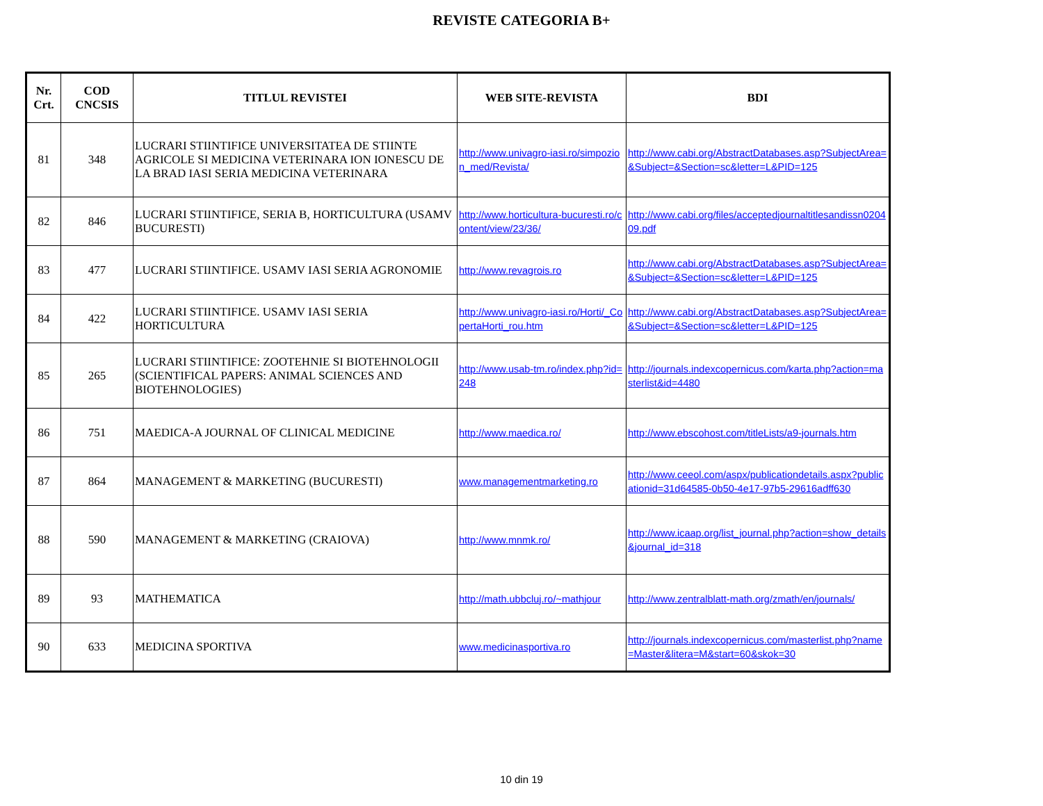REVISTE CATEGORIA B+
| Nr. Crt. | COD CNCSIS | TITLUL REVISTEI | WEB SITE-REVISTA | BDI |
| --- | --- | --- | --- | --- |
| 81 | 348 | LUCRARI STIINTIFICE UNIVERSITATEA DE STIINTE AGRICOLE SI MEDICINA VETERINARA ION IONESCU DE LA BRAD IASI SERIA MEDICINA VETERINARA | http://www.univagro-iasi.ro/simpozion_med/Revista/ | http://www.cabi.org/AbstractDatabases.asp?SubjectArea=&Subject=&Section=sc&letter=L&PID=125 |
| 82 | 846 | LUCRARI STIINTIFICE, SERIA B, HORTICULTURA (USAMV BUCURESTI) | http://www.horticultura-bucuresti.ro/content/view/23/36/ | http://www.cabi.org/files/acceptedjournaltitlesandissn020409.pdf |
| 83 | 477 | LUCRARI STIINTIFICE. USAMV IASI SERIA AGRONOMIE | http://www.revagrois.ro | http://www.cabi.org/AbstractDatabases.asp?SubjectArea=&Subject=&Section=sc&letter=L&PID=125 |
| 84 | 422 | LUCRARI STIINTIFICE. USAMV IASI SERIA HORTICULTURA | http://www.univagro-iasi.ro/Horti/_CopertaHorti_rou.htm | http://www.cabi.org/AbstractDatabases.asp?SubjectArea=&Subject=&Section=sc&letter=L&PID=125 |
| 85 | 265 | LUCRARI STIINTIFICE: ZOOTEHNIE SI BIOTEHNOLOGII (SCIENTIFICAL PAPERS: ANIMAL SCIENCES AND BIOTEHNOLOGIES) | http://www.usab-tm.ro/index.php?id=248 | http://journals.indexcopernicus.com/karta.php?action=masterlist&id=4480 |
| 86 | 751 | MAEDICA-A JOURNAL OF CLINICAL MEDICINE | http://www.maedica.ro/ | http://www.ebscohost.com/titleLists/a9-journals.htm |
| 87 | 864 | MANAGEMENT & MARKETING (BUCURESTI) | www.managementmarketing.ro | http://www.ceeol.com/aspx/publicationdetails.aspx?publicationid=31d64585-0b50-4e17-97b5-29616adff630 |
| 88 | 590 | MANAGEMENT & MARKETING (CRAIOVA) | http://www.mnmk.ro/ | http://www.icaap.org/list_journal.php?action=show_details&journal_id=318 |
| 89 | 93 | MATHEMATICA | http://math.ubbcluj.ro/~mathjour | http://www.zentralblatt-math.org/zmath/en/journals/ |
| 90 | 633 | MEDICINA SPORTIVA | www.medicinasportiva.ro | http://journals.indexcopernicus.com/masterlist.php?name=Master&litera=M&start=60&skok=30 |
10 din 19